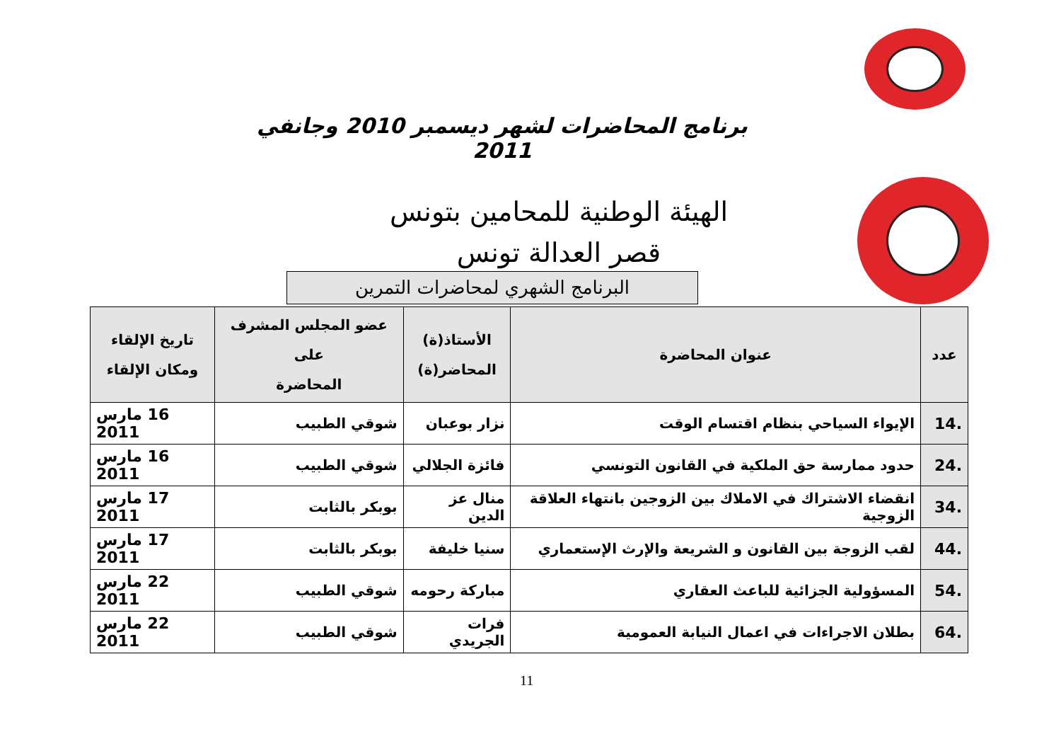برنامج المحاضرات لشهر ديسمبر 2010 وجانفي 2011
الهيئة الوطنية للمحامين بتونس
قصر العدالة تونس
البرنامج الشهري لمحاضرات التمرين
| عدد | عنوان المحاضرة | الأستاذ(ة) المحاضر(ة) | عضو المجلس المشرف على المحاضرة | تاريخ الإلقاء ومكان الإلقاء |
| --- | --- | --- | --- | --- |
| 14. | الإيواء السياحي بنظام اقتسام الوقت | نزار بوعبان | شوقي الطبيب | 16 مارس 2011 |
| 24. | حدود ممارسة حق الملكية في القانون التونسي | فائزة الجلالي | شوقي الطبيب | 16 مارس 2011 |
| 34. | انقضاء الاشتراك في الاملاك بين الزوجين بانتهاء العلاقة الزوجية | منال عز الدين | بوبكر بالثابت | 17 مارس 2011 |
| 44. | لقب الزوجة بين القانون و الشريعة والإرث الإستعماري | سنيا خليفة | بوبكر بالثابت | 17 مارس 2011 |
| 54. | المسؤولية الجزائية للباعث العقاري | مباركة رحومه | شوقي الطبيب | 22 مارس 2011 |
| 64. | بطلان الاجراءات في اعمال النيابة العمومية | فرات الجريدي | شوقي الطبيب | 22 مارس 2011 |
11